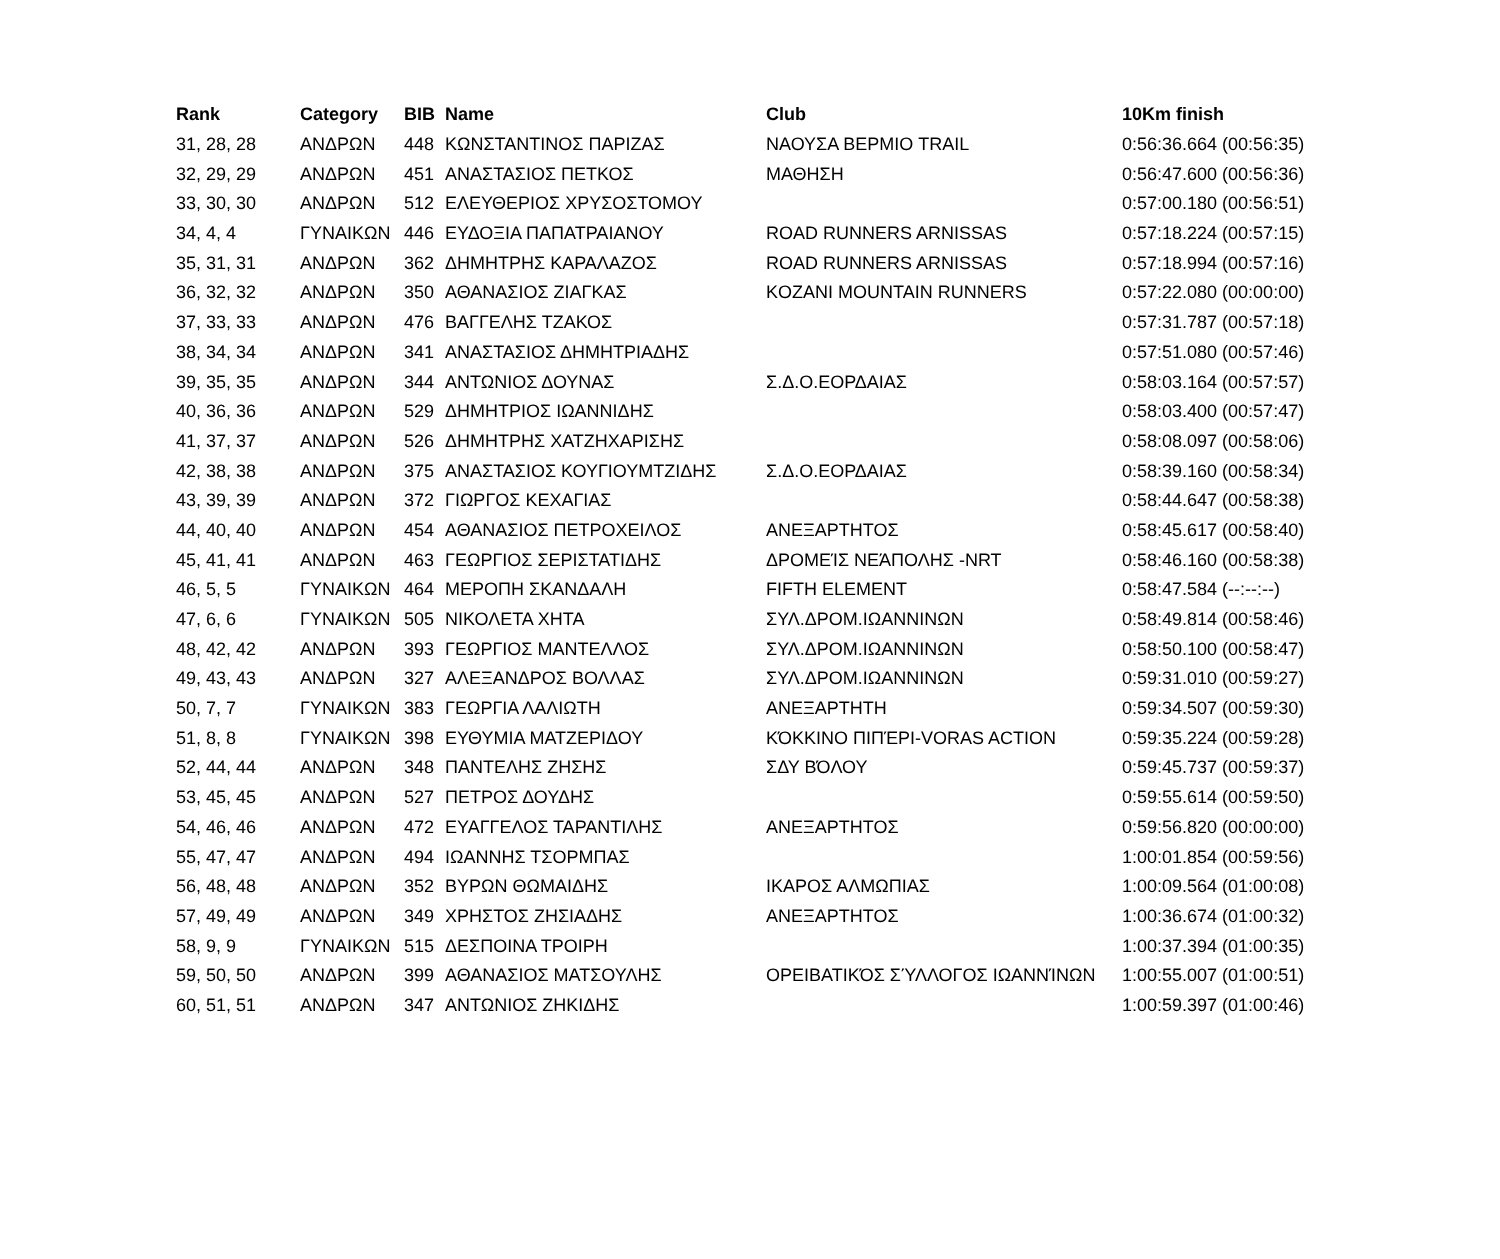| Rank | Category | BIB | Name | Club | 10Km finish |
| --- | --- | --- | --- | --- | --- |
| 31, 28, 28 | ΑΝΔΡΩΝ | 448 | ΚΩΝΣΤΑΝΤΙΝΟΣ ΠΑΡΙΖΑΣ | ΝΑΟΥΣΑ ΒΕΡΜΙΟ TRAIL | 0:56:36.664 (00:56:35) |
| 32, 29, 29 | ΑΝΔΡΩΝ | 451 | ΑΝΑΣΤΑΣΙΟΣ ΠΕΤΚΟΣ | ΜΑΘΗΣΗ | 0:56:47.600 (00:56:36) |
| 33, 30, 30 | ΑΝΔΡΩΝ | 512 | ΕΛΕΥΘΕΡΙΟΣ ΧΡΥΣΟΣΤΟΜΟΥ | | 0:57:00.180 (00:56:51) |
| 34, 4, 4 | ΓΥΝΑΙΚΩΝ | 446 | ΕΥΔΟΞΙΑ ΠΑΠΑΤΡΑΙΑΝΟΥ | ROAD RUNNERS ARNISSAS | 0:57:18.224 (00:57:15) |
| 35, 31, 31 | ΑΝΔΡΩΝ | 362 | ΔΗΜΗΤΡΗΣ ΚΑΡΑΛΑΖΟΣ | ROAD RUNNERS ARNISSAS | 0:57:18.994 (00:57:16) |
| 36, 32, 32 | ΑΝΔΡΩΝ | 350 | ΑΘΑΝΑΣΙΟΣ ΖΙΑΓΚΑΣ | KOZANI MOUNTAIN RUNNERS | 0:57:22.080 (00:00:00) |
| 37, 33, 33 | ΑΝΔΡΩΝ | 476 | ΒΑΓΓΕΛΗΣ ΤΖΑΚΟΣ | | 0:57:31.787 (00:57:18) |
| 38, 34, 34 | ΑΝΔΡΩΝ | 341 | ΑΝΑΣΤΑΣΙΟΣ ΔΗΜΗΤΡΙΑΔΗΣ | | 0:57:51.080 (00:57:46) |
| 39, 35, 35 | ΑΝΔΡΩΝ | 344 | ΑΝΤΩΝΙΟΣ ΔΟΥΝΑΣ | Σ.Δ.Ο.ΕΟΡΔΑΙΑΣ | 0:58:03.164 (00:57:57) |
| 40, 36, 36 | ΑΝΔΡΩΝ | 529 | ΔΗΜΗΤΡΙΟΣ ΙΩΑΝΝΙΔΗΣ | | 0:58:03.400 (00:57:47) |
| 41, 37, 37 | ΑΝΔΡΩΝ | 526 | ΔΗΜΗΤΡΗΣ ΧΑΤΖΗΧΑΡΙΣΗΣ | | 0:58:08.097 (00:58:06) |
| 42, 38, 38 | ΑΝΔΡΩΝ | 375 | ΑΝΑΣΤΑΣΙΟΣ ΚΟΥΓΙΟΥΜΤΖΙΔΗΣ | Σ.Δ.Ο.ΕΟΡΔΑΙΑΣ | 0:58:39.160 (00:58:34) |
| 43, 39, 39 | ΑΝΔΡΩΝ | 372 | ΓΙΩΡΓΟΣ ΚΕΧΑΓΙΑΣ | | 0:58:44.647 (00:58:38) |
| 44, 40, 40 | ΑΝΔΡΩΝ | 454 | ΑΘΑΝΑΣΙΟΣ ΠΕΤΡΟΧΕΙΛΟΣ | ΑΝΕΞΑΡΤΗΤΟΣ | 0:58:45.617 (00:58:40) |
| 45, 41, 41 | ΑΝΔΡΩΝ | 463 | ΓΕΩΡΓΙΟΣ ΣΕΡΙΣΤΑΤΙΔΗΣ | ΔΡΟΜΕΊΣ ΝΕΆΠΟΛΗΣ -NRT | 0:58:46.160 (00:58:38) |
| 46, 5, 5 | ΓΥΝΑΙΚΩΝ | 464 | ΜΕΡΟΠΗ ΣΚΑΝΔΑΛΗ | FIFTH ELEMENT | 0:58:47.584 (--:--:--) |
| 47, 6, 6 | ΓΥΝΑΙΚΩΝ | 505 | ΝΙΚΟΛΕΤΑ ΧΗΤΑ | ΣΥΛ.ΔΡΟΜ.ΙΩΑΝΝΙΝΩΝ | 0:58:49.814 (00:58:46) |
| 48, 42, 42 | ΑΝΔΡΩΝ | 393 | ΓΕΩΡΓΙΟΣ ΜΑΝΤΕΛΛΟΣ | ΣΥΛ.ΔΡΟΜ.ΙΩΑΝΝΙΝΩΝ | 0:58:50.100 (00:58:47) |
| 49, 43, 43 | ΑΝΔΡΩΝ | 327 | ΑΛΕΞΑΝΔΡΟΣ ΒΟΛΛΑΣ | ΣΥΛ.ΔΡΟΜ.ΙΩΑΝΝΙΝΩΝ | 0:59:31.010 (00:59:27) |
| 50, 7, 7 | ΓΥΝΑΙΚΩΝ | 383 | ΓΕΩΡΓΙΑ ΛΑΛΙΩΤΗ | ΑΝΕΞΑΡΤΗΤΗ | 0:59:34.507 (00:59:30) |
| 51, 8, 8 | ΓΥΝΑΙΚΩΝ | 398 | ΕΥΘΥΜΙΑ ΜΑΤΖΕΡΙΔΟΥ | ΚΌΚΚΙΝΟ ΠΙΠΈΡΙ-VORAS ACTION | 0:59:35.224 (00:59:28) |
| 52, 44, 44 | ΑΝΔΡΩΝ | 348 | ΠΑΝΤΕΛΗΣ ΖΗΣΗΣ | ΣΔΥ ΒΌΛΟΥ | 0:59:45.737 (00:59:37) |
| 53, 45, 45 | ΑΝΔΡΩΝ | 527 | ΠΕΤΡΟΣ ΔΟΥΔΗΣ | | 0:59:55.614 (00:59:50) |
| 54, 46, 46 | ΑΝΔΡΩΝ | 472 | ΕΥΑΓΓΕΛΟΣ ΤΑΡΑΝΤΙΛΗΣ | ΑΝΕΞΑΡΤΗΤΟΣ | 0:59:56.820 (00:00:00) |
| 55, 47, 47 | ΑΝΔΡΩΝ | 494 | ΙΩΑΝΝΗΣ ΤΣΟΡΜΠΑΣ | | 1:00:01.854 (00:59:56) |
| 56, 48, 48 | ΑΝΔΡΩΝ | 352 | ΒΥΡΩΝ ΘΩΜΑΙΔΗΣ | ΙΚΑΡΟΣ ΑΛΜΩΠΙΑΣ | 1:00:09.564 (01:00:08) |
| 57, 49, 49 | ΑΝΔΡΩΝ | 349 | ΧΡΗΣΤΟΣ ΖΗΣΙΑΔΗΣ | ΑΝΕΞΑΡΤΗΤΟΣ | 1:00:36.674 (01:00:32) |
| 58, 9, 9 | ΓΥΝΑΙΚΩΝ | 515 | ΔΕΣΠΟΙΝΑ ΤΡΟΙΡΗ | | 1:00:37.394 (01:00:35) |
| 59, 50, 50 | ΑΝΔΡΩΝ | 399 | ΑΘΑΝΑΣΙΟΣ ΜΑΤΣΟΥΛΗΣ | ΟΡΕΙΒΑΤΙΚΌΣ ΣΎΛΛΟΓΟΣ ΙΩΑΝΝΊΝΩΝ | 1:00:55.007 (01:00:51) |
| 60, 51, 51 | ΑΝΔΡΩΝ | 347 | ΑΝΤΩΝΙΟΣ ΖΗΚΙΔΗΣ | | 1:00:59.397 (01:00:46) |